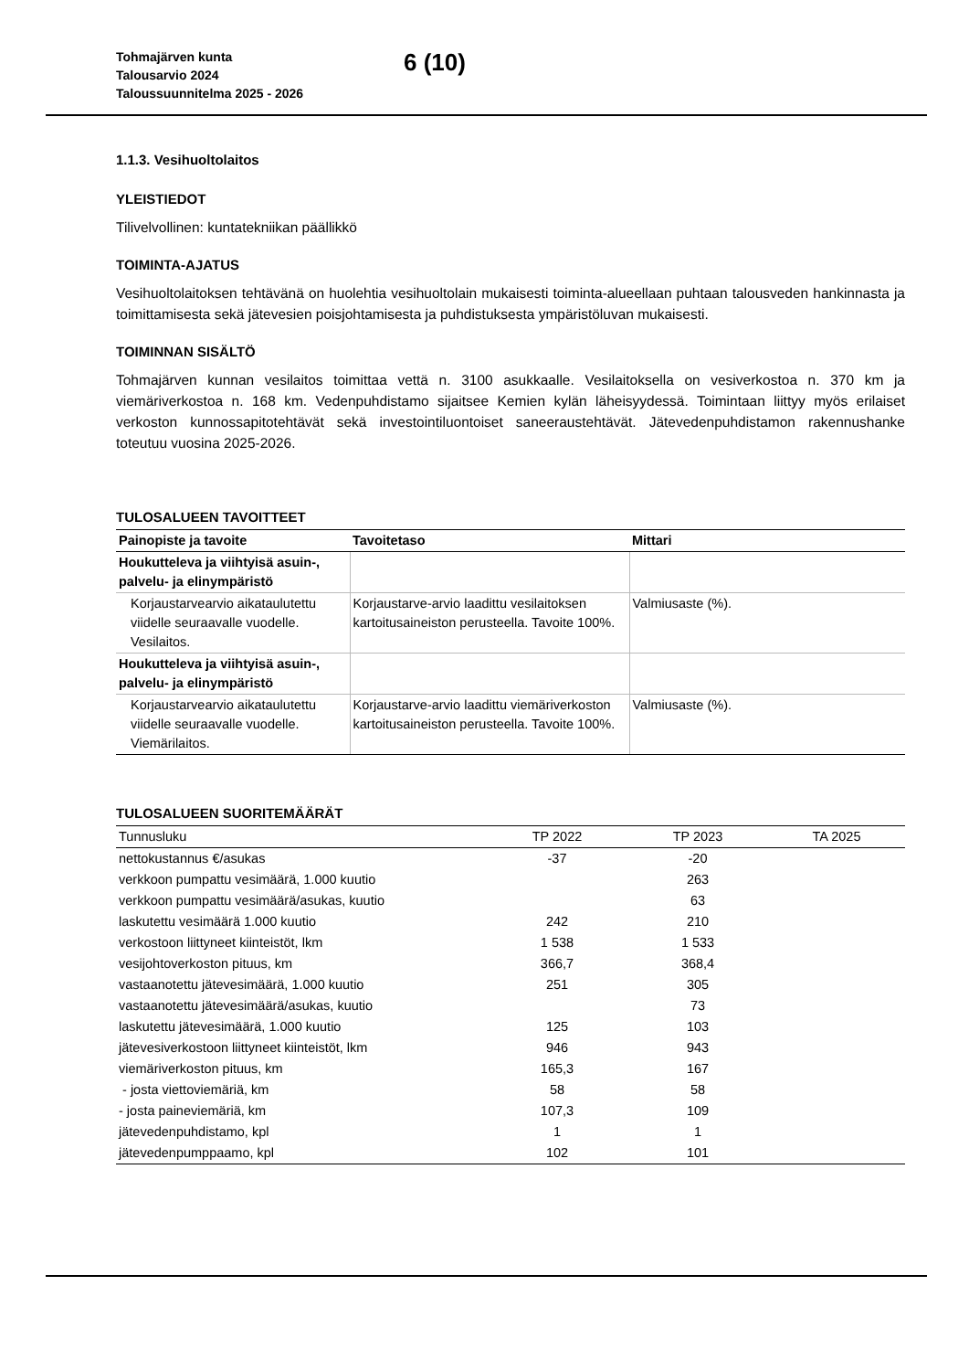Tohmajärven kunta
Talousarvio 2024
Taloussuunnitelma 2025 - 2026
6 (10)
1.1.3. Vesihuoltolaitos
YLEISTIEDOT
Tilivelvollinen: kuntatekniikan päällikkö
TOIMINTA-AJATUS
Vesihuoltolaitoksen tehtävänä on huolehtia vesihuoltolain mukaisesti toiminta-alueellaan puhtaan talousveden hankinnasta ja toimittamisesta sekä jätevesien poisjohtamisesta ja puhdistuksesta ympäristöluvan mukaisesti.
TOIMINNAN SISÄLTÖ
Tohmajärven kunnan vesilaitos toimittaa vettä n. 3100 asukkaalle. Vesilaitoksella on vesiverkostoa n. 370 km ja viemäriverkostoa n. 168 km. Vedenpuhdistamo sijaitsee Kemien kylän läheisyydessä. Toimintaan liittyy myös erilaiset verkoston kunnossapitotehtävät sekä investointiluontoiset saneeraustehtävät. Jätevedenpuhdistamon rakennushanke toteutuu vuosina 2025-2026.
TULOSALUEEN TAVOITTEET
| Painopiste ja tavoite | Tavoitetaso | Mittari |
| --- | --- | --- |
| Houkutteleva ja viihtyisä asuin-, palvelu- ja elinympäristö | | |
| Korjaustarvearvio aikataulutettu viidelle seuraavalle vuodelle. Vesilaitos. | Korjaustarve-arvio laadittu vesilaitoksen kartoitusaineiston perusteella. Tavoite 100%. | Valmiusaste (%). |
| Houkutteleva ja viihtyisä asuin-, palvelu- ja elinympäristö | | |
| Korjaustarvearvio aikataulutettu viidelle seuraavalle vuodelle. Viemärilaitos. | Korjaustarve-arvio laadittu viemäriverkoston kartoitusaineiston perusteella. Tavoite 100%. | Valmiusaste (%). |
TULOSALUEEN SUORITEMÄÄRÄT
| Tunnusluku | TP 2022 | TP 2023 | TA 2025 |
| --- | --- | --- | --- |
| nettokustannus €/asukas | -37 | -20 | |
| verkkoon pumpattu vesimäärä, 1.000 kuutio | | 263 | |
| verkkoon pumpattu vesimäärä/asukas, kuutio | | 63 | |
| laskutettu vesimäärä 1.000 kuutio | 242 | 210 | |
| verkostoon liittyneet kiinteistöt, lkm | 1 538 | 1 533 | |
| vesijohtoverkoston pituus, km | 366,7 | 368,4 | |
| vastaanotettu jätevesimäärä, 1.000 kuutio | 251 | 305 | |
| vastaanotettu jätevesimäärä/asukas, kuutio | | 73 | |
| laskutettu jätevesimäärä, 1.000 kuutio | 125 | 103 | |
| jätevesiverkostoon liittyneet kiinteistöt, lkm | 946 | 943 | |
| viemäriverkoston pituus, km | 165,3 | 167 | |
| - josta viettoviemäriä, km | 58 | 58 | |
| - josta paineviemäriä, km | 107,3 | 109 | |
| jätevedenpuhdistamo, kpl | 1 | 1 | |
| jätevedenpumppaamo, kpl | 102 | 101 | |